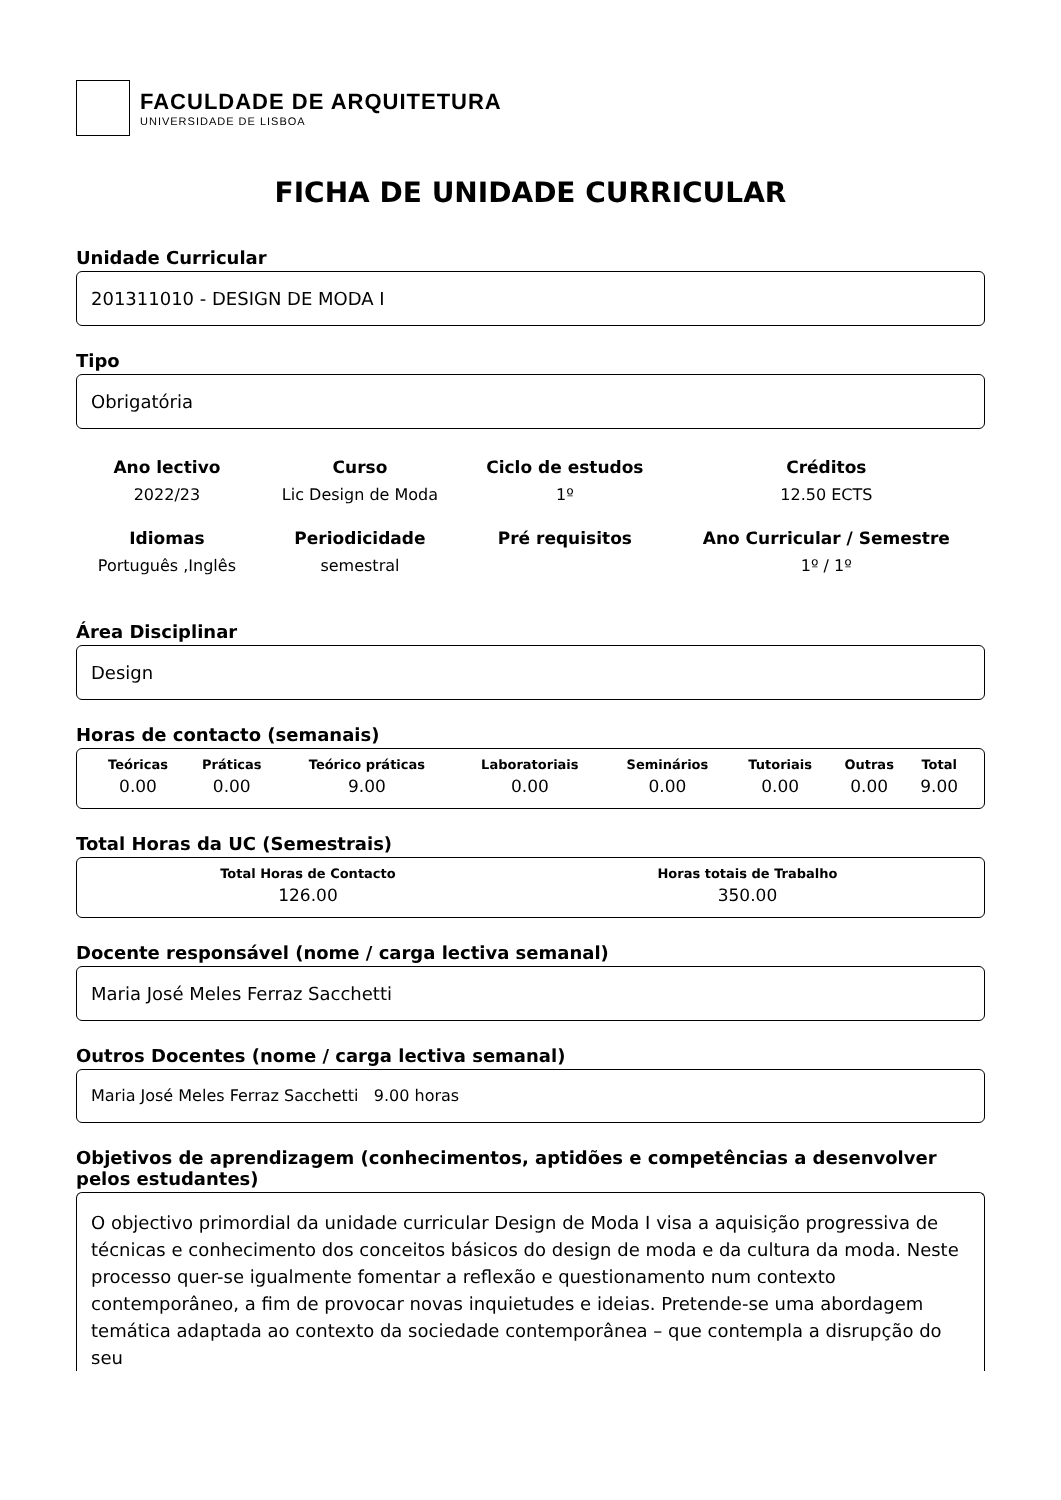FACULDADE DE ARQUITETURA
UNIVERSIDADE DE LISBOA
FICHA DE UNIDADE CURRICULAR
Unidade Curricular
201311010 - DESIGN DE MODA I
Tipo
Obrigatória
| Ano lectivo | Curso | Ciclo de estudos | Créditos |
| --- | --- | --- | --- |
| 2022/23 | Lic Design de Moda | 1º | 12.50 ECTS |
| Idiomas | Periodicidade | Pré requisitos | Ano Curricular / Semestre |
| Português ,Inglês | semestral | | 1º / 1º |
Área Disciplinar
Design
Horas de contacto (semanais)
| Teóricas | Práticas | Teórico práticas | Laboratoriais | Seminários | Tutoriais | Outras | Total |
| --- | --- | --- | --- | --- | --- | --- | --- |
| 0.00 | 0.00 | 9.00 | 0.00 | 0.00 | 0.00 | 0.00 | 9.00 |
Total Horas da UC (Semestrais)
| Total Horas de Contacto | Horas totais de Trabalho |
| --- | --- |
| 126.00 | 350.00 |
Docente responsável (nome / carga lectiva semanal)
Maria José Meles Ferraz Sacchetti
Outros Docentes (nome / carga lectiva semanal)
Maria José Meles Ferraz Sacchetti 9.00 horas
Objetivos de aprendizagem (conhecimentos, aptidões e competências a desenvolver pelos estudantes)
O objectivo primordial da unidade curricular Design de Moda I visa a aquisição progressiva de técnicas e conhecimento dos conceitos básicos do design de moda e da cultura da moda. Neste processo quer-se igualmente fomentar a reflexão e questionamento num contexto contemporâneo, a fim de provocar novas inquietudes e ideias. Pretende-se uma abordagem temática adaptada ao contexto da sociedade contemporânea – que contempla a disrupção do seu